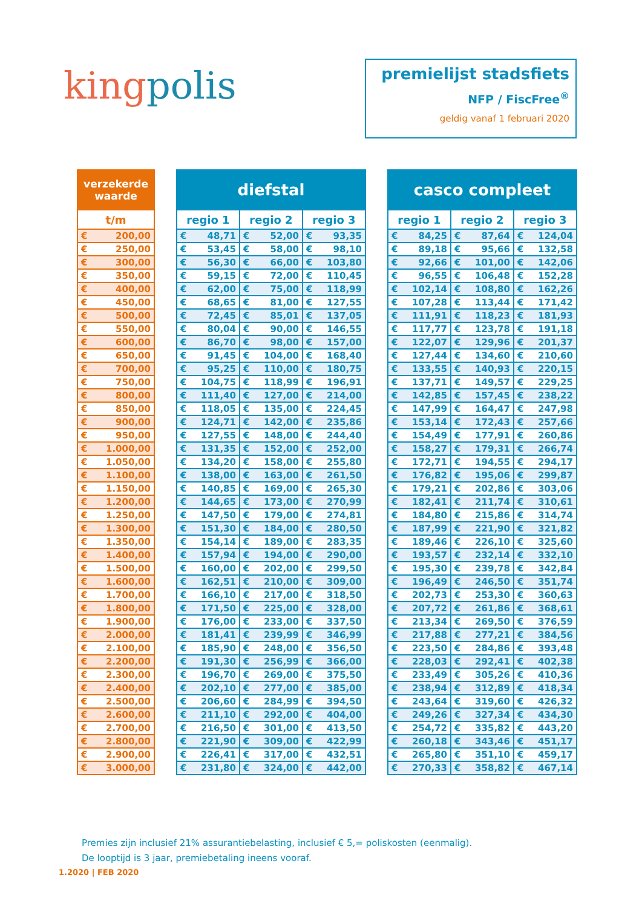kingpolis
premielijst stadsfiets
NFP / FiscFree<sup>®</sup>
geldig vanaf 1 februari 2020
| verzekerde waarde |
| --- |
| t/m |
| € 200,00 |
| € 250,00 |
| € 300,00 |
| € 350,00 |
| € 400,00 |
| € 450,00 |
| € 500,00 |
| € 550,00 |
| € 600,00 |
| € 650,00 |
| € 700,00 |
| € 750,00 |
| € 800,00 |
| € 850,00 |
| € 900,00 |
| € 950,00 |
| € 1.000,00 |
| € 1.050,00 |
| € 1.100,00 |
| € 1.150,00 |
| € 1.200,00 |
| € 1.250,00 |
| € 1.300,00 |
| € 1.350,00 |
| € 1.400,00 |
| € 1.500,00 |
| € 1.600,00 |
| € 1.700,00 |
| € 1.800,00 |
| € 1.900,00 |
| € 2.000,00 |
| € 2.100,00 |
| € 2.200,00 |
| € 2.300,00 |
| € 2.400,00 |
| € 2.500,00 |
| € 2.600,00 |
| € 2.700,00 |
| € 2.800,00 |
| € 2.900,00 |
| € 3.000,00 |
| diefstal | | |
| --- | --- | --- |
| regio 1 | regio 2 | regio 3 |
| € 48,71 | € 52,00 | € 93,35 |
| € 53,45 | € 58,00 | € 98,10 |
| € 56,30 | € 66,00 | € 103,80 |
| € 59,15 | € 72,00 | € 110,45 |
| € 62,00 | € 75,00 | € 118,99 |
| € 68,65 | € 81,00 | € 127,55 |
| € 72,45 | € 85,01 | € 137,05 |
| € 80,04 | € 90,00 | € 146,55 |
| € 86,70 | € 98,00 | € 157,00 |
| € 91,45 | € 104,00 | € 168,40 |
| € 95,25 | € 110,00 | € 180,75 |
| € 104,75 | € 118,99 | € 196,91 |
| € 111,40 | € 127,00 | € 214,00 |
| € 118,05 | € 135,00 | € 224,45 |
| € 124,71 | € 142,00 | € 235,86 |
| € 127,55 | € 148,00 | € 244,40 |
| € 131,35 | € 152,00 | € 252,00 |
| € 134,20 | € 158,00 | € 255,80 |
| € 138,00 | € 163,00 | € 261,50 |
| € 140,85 | € 169,00 | € 265,30 |
| € 144,65 | € 173,00 | € 270,99 |
| € 147,50 | € 179,00 | € 274,81 |
| € 151,30 | € 184,00 | € 280,50 |
| € 154,14 | € 189,00 | € 283,35 |
| € 157,94 | € 194,00 | € 290,00 |
| € 160,00 | € 202,00 | € 299,50 |
| € 162,51 | € 210,00 | € 309,00 |
| € 166,10 | € 217,00 | € 318,50 |
| € 171,50 | € 225,00 | € 328,00 |
| € 176,00 | € 233,00 | € 337,50 |
| € 181,41 | € 239,99 | € 346,99 |
| € 185,90 | € 248,00 | € 356,50 |
| € 191,30 | € 256,99 | € 366,00 |
| € 196,70 | € 269,00 | € 375,50 |
| € 202,10 | € 277,00 | € 385,00 |
| € 206,60 | € 284,99 | € 394,50 |
| € 211,10 | € 292,00 | € 404,00 |
| € 216,50 | € 301,00 | € 413,50 |
| € 221,90 | € 309,00 | € 422,99 |
| € 226,41 | € 317,00 | € 432,51 |
| € 231,80 | € 324,00 | € 442,00 |
| casco compleet | | |
| --- | --- | --- |
| regio 1 | regio 2 | regio 3 |
| € 84,25 | € 87,64 | € 124,04 |
| € 89,18 | € 95,66 | € 132,58 |
| € 92,66 | € 101,00 | € 142,06 |
| € 96,55 | € 106,48 | € 152,28 |
| € 102,14 | € 108,80 | € 162,26 |
| € 107,28 | € 113,44 | € 171,42 |
| € 111,91 | € 118,23 | € 181,93 |
| € 117,77 | € 123,78 | € 191,18 |
| € 122,07 | € 129,96 | € 201,37 |
| € 127,44 | € 134,60 | € 210,60 |
| € 133,55 | € 140,93 | € 220,15 |
| € 137,71 | € 149,57 | € 229,25 |
| € 142,85 | € 157,45 | € 238,22 |
| € 147,99 | € 164,47 | € 247,98 |
| € 153,14 | € 172,43 | € 257,66 |
| € 154,49 | € 177,91 | € 260,86 |
| € 158,27 | € 179,31 | € 266,74 |
| € 172,71 | € 194,55 | € 294,17 |
| € 176,82 | € 195,06 | € 299,87 |
| € 179,21 | € 202,86 | € 303,06 |
| € 182,41 | € 211,74 | € 310,61 |
| € 184,80 | € 215,86 | € 314,74 |
| € 187,99 | € 221,90 | € 321,82 |
| € 189,46 | € 226,10 | € 325,60 |
| € 193,57 | € 232,14 | € 332,10 |
| € 195,30 | € 239,78 | € 342,84 |
| € 196,49 | € 246,50 | € 351,74 |
| € 202,73 | € 253,30 | € 360,63 |
| € 207,72 | € 261,86 | € 368,61 |
| € 213,34 | € 269,50 | € 376,59 |
| € 217,88 | € 277,21 | € 384,56 |
| € 223,50 | € 284,86 | € 393,48 |
| € 228,03 | € 292,41 | € 402,38 |
| € 233,49 | € 305,26 | € 410,36 |
| € 238,94 | € 312,89 | € 418,34 |
| € 243,64 | € 319,60 | € 426,32 |
| € 249,26 | € 327,34 | € 434,30 |
| € 254,72 | € 335,82 | € 443,20 |
| € 260,18 | € 343,46 | € 451,17 |
| € 265,80 | € 351,10 | € 459,17 |
| € 270,33 | € 358,82 | € 467,14 |
Premies zijn inclusief 21% assurantiebelasting, inclusief € 5,= poliskosten (eenmalig).
De looptijd is 3 jaar, premiebetaling ineens vooraf.
1.2020 | FEB 2020